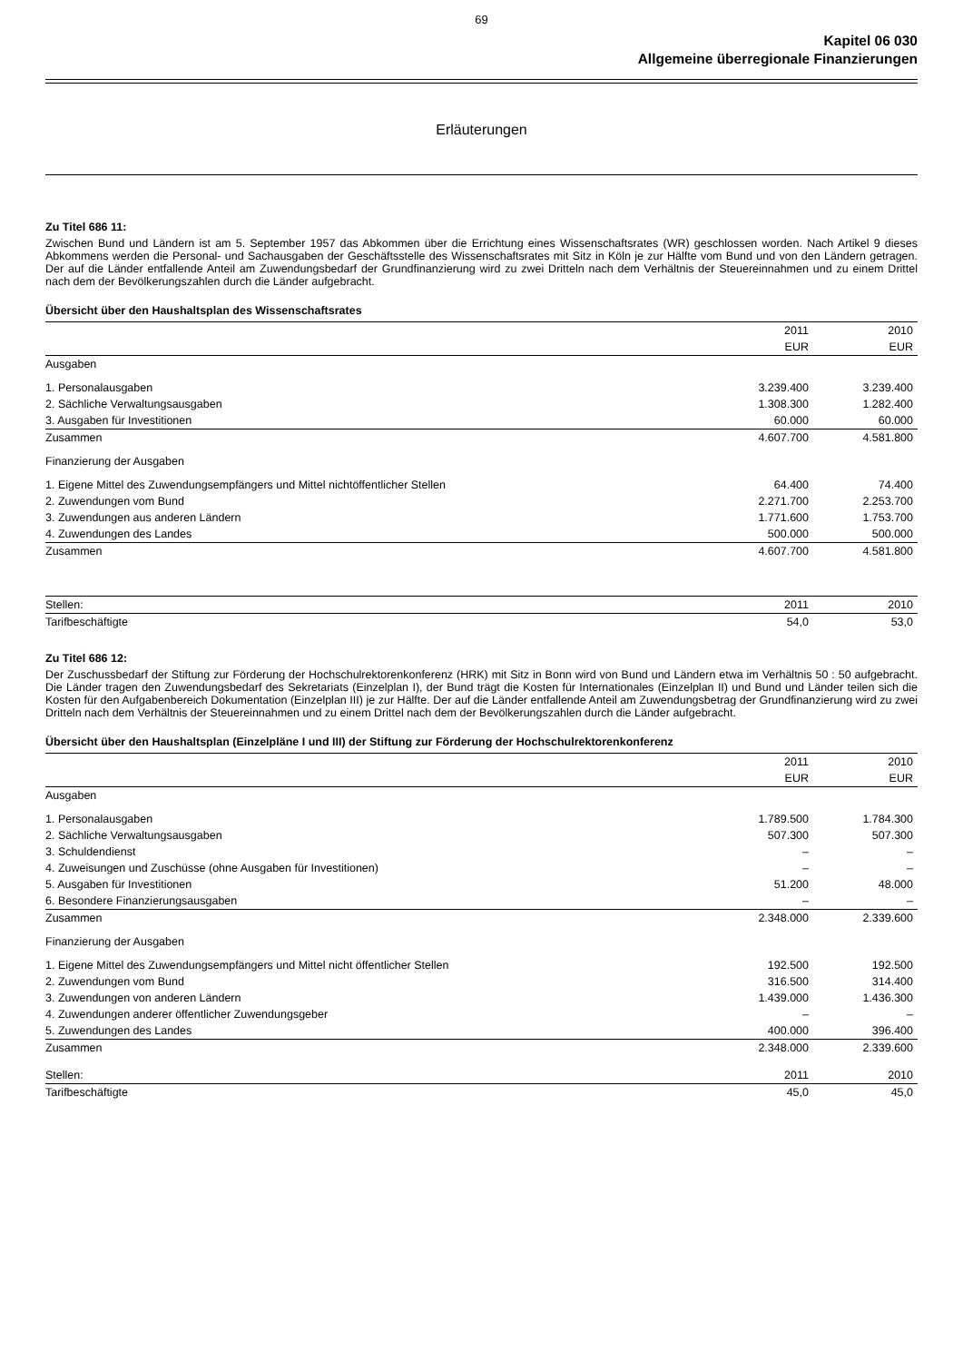69
Kapitel 06 030
Allgemeine überregionale Finanzierungen
Erläuterungen
Zu Titel 686 11:
Zwischen Bund und Ländern ist am 5. September 1957 das Abkommen über die Errichtung eines Wissenschaftsrates (WR) geschlossen worden. Nach Artikel 9 dieses Abkommens werden die Personal- und Sachausgaben der Geschäftsstelle des Wissenschaftsrates mit Sitz in Köln je zur Hälfte vom Bund und von den Ländern getragen. Der auf die Länder entfallende Anteil am Zuwendungsbedarf der Grundfinanzierung wird zu zwei Dritteln nach dem Verhältnis der Steuereinnahmen und zu einem Drittel nach dem der Bevölkerungszahlen durch die Länder aufgebracht.
Übersicht über den Haushaltsplan des Wissenschaftsrates
| | 2011 | 2010 |
| | EUR | EUR |
| Ausgaben | | |
| 1. Personalausgaben | 3.239.400 | 3.239.400 |
| 2. Sächliche Verwaltungsausgaben | 1.308.300 | 1.282.400 |
| 3. Ausgaben für Investitionen | 60.000 | 60.000 |
| Zusammen | 4.607.700 | 4.581.800 |
| Finanzierung der Ausgaben | | |
| 1. Eigene Mittel des Zuwendungsempfängers und Mittel nichtöffentlicher Stellen | 64.400 | 74.400 |
| 2. Zuwendungen vom Bund | 2.271.700 | 2.253.700 |
| 3. Zuwendungen aus anderen Ländern | 1.771.600 | 1.753.700 |
| 4. Zuwendungen des Landes | 500.000 | 500.000 |
| Zusammen | 4.607.700 | 4.581.800 |
| Stellen: | 2011 | 2010 |
| Tarifbeschäftigte | 54,0 | 53,0 |
Zu Titel 686 12:
Der Zuschussbedarf der Stiftung zur Förderung der Hochschulrektorenkonferenz (HRK) mit Sitz in Bonn wird von Bund und Ländern etwa im Verhältnis 50 : 50 aufgebracht. Die Länder tragen den Zuwendungsbedarf des Sekretariats (Einzelplan I), der Bund trägt die Kosten für Internationales (Einzelplan II) und Bund und Länder teilen sich die Kosten für den Aufgabenbereich Dokumentation (Einzelplan III) je zur Hälfte. Der auf die Länder entfallende Anteil am Zuwendungsbetrag der Grundfinanzierung wird zu zwei Dritteln nach dem Verhältnis der Steuereinnahmen und zu einem Drittel nach dem der Bevölkerungszahlen durch die Länder aufgebracht.
Übersicht über den Haushaltsplan (Einzelpläne I und III) der Stiftung zur Förderung der Hochschulrektorenkonferenz
| | 2011 | 2010 |
| | EUR | EUR |
| Ausgaben | | |
| 1. Personalausgaben | 1.789.500 | 1.784.300 |
| 2. Sächliche Verwaltungsausgaben | 507.300 | 507.300 |
| 3. Schuldendienst | – | – |
| 4. Zuweisungen und Zuschüsse (ohne Ausgaben für Investitionen) | – | – |
| 5. Ausgaben für Investitionen | 51.200 | 48.000 |
| 6. Besondere Finanzierungsausgaben | – | – |
| Zusammen | 2.348.000 | 2.339.600 |
| Finanzierung der Ausgaben | | |
| 1. Eigene Mittel des Zuwendungsempfängers und Mittel nicht öffentlicher Stellen | 192.500 | 192.500 |
| 2. Zuwendungen vom Bund | 316.500 | 314.400 |
| 3. Zuwendungen von anderen Ländern | 1.439.000 | 1.436.300 |
| 4. Zuwendungen anderer öffentlicher Zuwendungsgeber | – | – |
| 5. Zuwendungen des Landes | 400.000 | 396.400 |
| Zusammen | 2.348.000 | 2.339.600 |
| Stellen: | 2011 | 2010 |
| Tarifbeschäftigte | 45,0 | 45,0 |